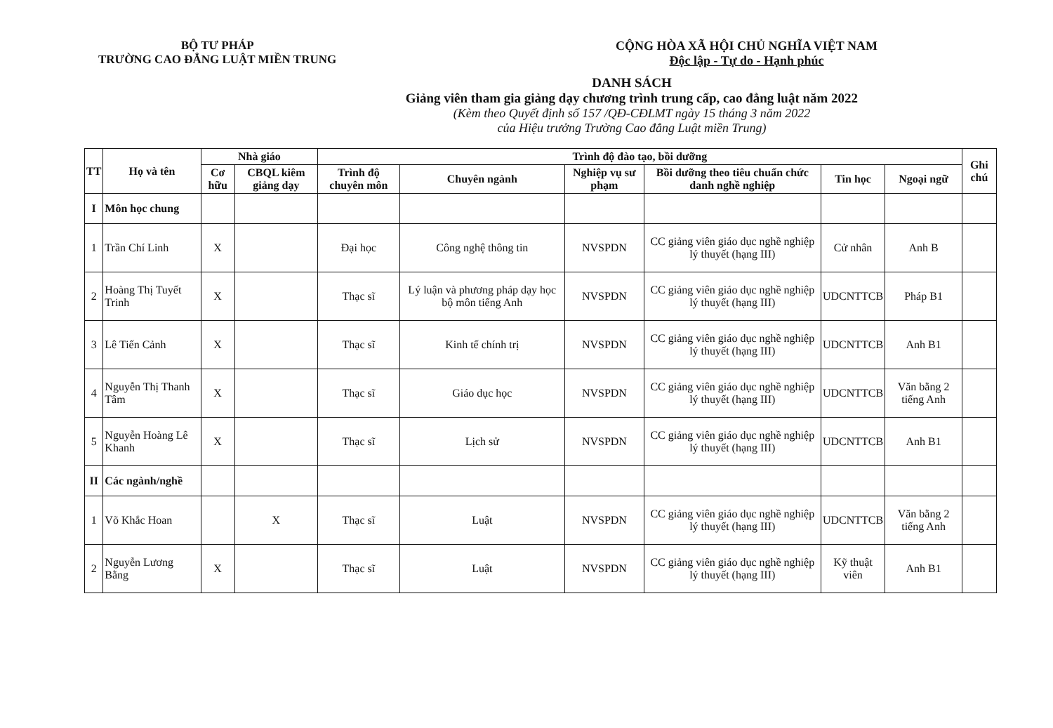BỘ TƯ PHÁP
TRƯỜNG CAO ĐẲNG LUẬT MIỀN TRUNG
CỘNG HÒA XÃ HỘI CHỦ NGHĨA VIỆT NAM
Độc lập - Tự do - Hạnh phúc
DANH SÁCH
Giảng viên tham gia giảng dạy chương trình trung cấp, cao đẳng luật năm 2022
(Kèm theo Quyết định số 157 /QĐ-CĐLMT ngày 15 tháng 3 năm 2022
của Hiệu trưởng Trường Cao đẳng Luật miền Trung)
| TT | Họ và tên | Nhà giáo | | Trình độ đào tạo, bồi dưỡng | | | | | | Ghi chú |
| --- | --- | --- | --- | --- | --- | --- | --- | --- | --- | --- |
| | | Cơ hữu | CBQL kiêm giảng dạy | Trình độ chuyên môn | Chuyên ngành | Nghiệp vụ sư phạm | Bồi dưỡng theo tiêu chuẩn chức danh nghề nghiệp | Tin học | Ngoại ngữ | |
| I | Môn học chung | | | | | | | | | |
| 1 | Trần Chí Linh | X | | Đại học | Công nghệ thông tin | NVSPDN | CC giảng viên giáo dục nghề nghiệp lý thuyết (hạng III) | Cử nhân | Anh B | |
| 2 | Hoàng Thị Tuyết Trinh | X | | Thạc sĩ | Lý luận và phương pháp dạy học bộ môn tiếng Anh | NVSPDN | CC giảng viên giáo dục nghề nghiệp lý thuyết (hạng III) | UDCNTTCB | Pháp B1 | |
| 3 | Lê Tiến Cảnh | X | | Thạc sĩ | Kinh tế chính trị | NVSPDN | CC giảng viên giáo dục nghề nghiệp lý thuyết (hạng III) | UDCNTTCB | Anh B1 | |
| 4 | Nguyễn Thị Thanh Tâm | X | | Thạc sĩ | Giáo dục học | NVSPDN | CC giảng viên giáo dục nghề nghiệp lý thuyết (hạng III) | UDCNTTCB | Văn bằng 2 tiếng Anh | |
| 5 | Nguyễn Hoàng Lê Khanh | X | | Thạc sĩ | Lịch sử | NVSPDN | CC giảng viên giáo dục nghề nghiệp lý thuyết (hạng III) | UDCNTTCB | Anh B1 | |
| II | Các ngành/nghề | | | | | | | | | |
| 1 | Võ Khắc Hoan | | X | Thạc sĩ | Luật | NVSPDN | CC giảng viên giáo dục nghề nghiệp lý thuyết (hạng III) | UDCNTTCB | Văn bằng 2 tiếng Anh | |
| 2 | Nguyễn Lương Bằng | X | | Thạc sĩ | Luật | NVSPDN | CC giảng viên giáo dục nghề nghiệp lý thuyết (hạng III) | Kỹ thuật viên | Anh B1 | |